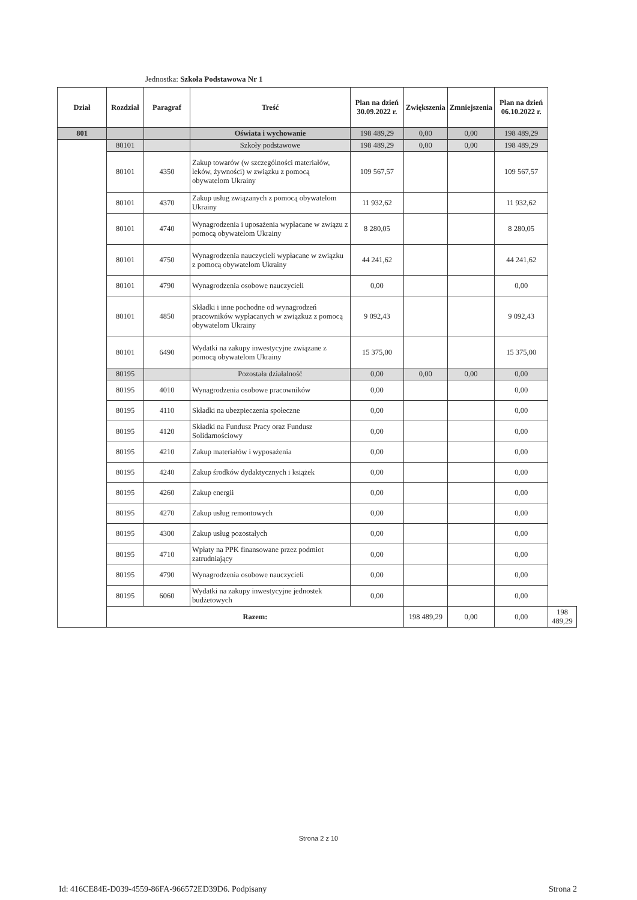Jednostka: Szkoła Podstawowa Nr 1
| Dział | Rozdział | Paragraf | Treść | Plan na dzień 30.09.2022 r. | Zwiększenia | Zmniejszenia | Plan na dzień 06.10.2022 r. | |
| --- | --- | --- | --- | --- | --- | --- | --- | --- |
| 801 | | | Oświata i wychowanie | 198 489,29 | 0,00 | 0,00 | 198 489,29 | |
| | 80101 | | Szkoły podstawowe | 198 489,29 | 0,00 | 0,00 | 198 489,29 | |
| | 80101 | 4350 | Zakup towarów (w szczególności materiałów, leków, żywności) w związku z pomocą obywatelom Ukrainy | 109 567,57 | | | 109 567,57 | |
| | 80101 | 4370 | Zakup usług związanych z pomocą obywatelom Ukrainy | 11 932,62 | | | 11 932,62 | |
| | 80101 | 4740 | Wynagrodzenia i uposażenia wypłacane w związu z pomocą obywatelom Ukrainy | 8 280,05 | | | 8 280,05 | |
| | 80101 | 4750 | Wynagrodzenia nauczycieli wypłacane w związku z pomocą obywatelom Ukrainy | 44 241,62 | | | 44 241,62 | |
| | 80101 | 4790 | Wynagrodzenia osobowe nauczycieli | 0,00 | | | 0,00 | |
| | 80101 | 4850 | Składki i inne pochodne od wynagrodzeń pracowników wypłacanych w związkuz z pomocą obywatelom Ukrainy | 9 092,43 | | | 9 092,43 | |
| | 80101 | 6490 | Wydatki na zakupy inwestycyjne związane z pomocą obywatelom Ukrainy | 15 375,00 | | | 15 375,00 | |
| | 80195 | | Pozostała działalność | 0,00 | 0,00 | 0,00 | 0,00 | |
| | 80195 | 4010 | Wynagrodzenia osobowe pracowników | 0,00 | | | 0,00 | |
| | 80195 | 4110 | Składki na ubezpieczenia społeczne | 0,00 | | | 0,00 | |
| | 80195 | 4120 | Składki na Fundusz Pracy oraz Fundusz Solidarnościowy | 0,00 | | | 0,00 | |
| | 80195 | 4210 | Zakup materiałów i wyposażenia | 0,00 | | | 0,00 | |
| | 80195 | 4240 | Zakup środków dydaktycznych i książek | 0,00 | | | 0,00 | |
| | 80195 | 4260 | Zakup energii | 0,00 | | | 0,00 | |
| | 80195 | 4270 | Zakup usług remontowych | 0,00 | | | 0,00 | |
| | 80195 | 4300 | Zakup usług pozostałych | 0,00 | | | 0,00 | |
| | 80195 | 4710 | Wpłaty na PPK finansowane przez podmiot zatrudniający | 0,00 | | | 0,00 | |
| | 80195 | 4790 | Wynagrodzenia osobowe nauczycieli | 0,00 | | | 0,00 | |
| | 80195 | 6060 | Wydatki na zakupy inwestycyjne jednostek budżetowych | 0,00 | | | 0,00 | |
| | Razem: | | | | 198 489,29 | 0,00 | 0,00 | 198 489,29 |
Strona 2 z 10
Id: 416CE84E-D039-4559-86FA-966572ED39D6. Podpisany Strona 2